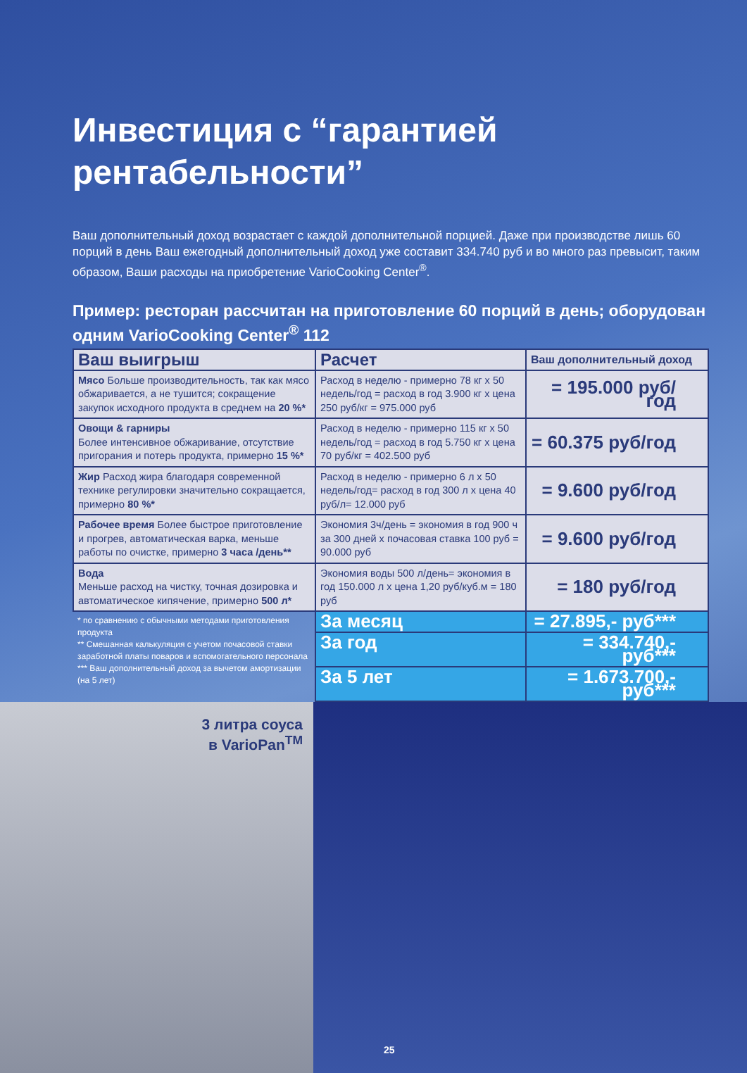Инвестиция с “гарантией
рентабельности”
Ваш дополнительный доход возрастает с каждой дополнительной порцией. Даже при производстве лишь 60 порций в день Ваш ежегодный дополнительный доход уже составит 334.740 руб и во много раз превысит, таким образом, Ваши расходы на приобретение VarioCooking Center<sup>®</sup>.
Пример: ресторан рассчитан на приготовление 60 порций в день; оборудован одним VarioCooking Center<sup>®</sup> 112
| Ваш выигрыш | Расчет | Ваш дополнительный доход |
| --- | --- | --- |
| Мясо Больше производительность, так как мясо обжаривается, а не тушится; сокращение закупок исходного продукта в среднем на 20 %* | Расход в неделю - примерно 78 кг x 50 недель/год = расход в год 3.900 кг x цена 250 руб/кг = 975.000 руб | = 195.000 руб/год |
| Овощи & гарниры Более интенсивное обжаривание, отсутствие пригорания и потерь продукта, примерно 15 %* | Расход в неделю - примерно 115 кг x 50 недель/год = расход в год 5.750 кг x цена 70 руб/кг = 402.500 руб | = 60.375 руб/год |
| Жир Расход жира благодаря современной технике регулировки значительно сокращается, примерно 80 %* | Расход в неделю - примерно 6 л x 50 недель/год= расход в год 300 л x цена 40 руб/л= 12.000 руб | = 9.600 руб/год |
| Рабочее время Более быстрое приготовление и прогрев, автоматическая варка, меньше работы по очистке, примерно 3 часа /день** | Экономия 3ч/день = экономия в год 900 ч за 300 дней x почасовая ставка 100 руб = 90.000 руб | = 9.600 руб/год |
| Вода Меньше расход на чистку, точная дозировка и автоматическое кипячение, примерно 500 л* | Экономия воды 500 л/день= экономия в год 150.000 л x цена 1,20 руб/куб.м = 180 руб | = 180 руб/год |
| * по сравнению с обычными методами приготовления продукта ** Смешанная калькуляция с учетом почасовой ставки заработной платы поваров и вспомогательного персонала *** Ваш дополнительный доход за вычетом амортизации (на 5 лет) | За месяц | = 27.895,- руб*** |
| | За год | = 334.740,- руб*** |
| | За 5 лет | = 1.673.700,- руб*** |
3 литра соуса
в VarioPan<sup>TM</sup>
25